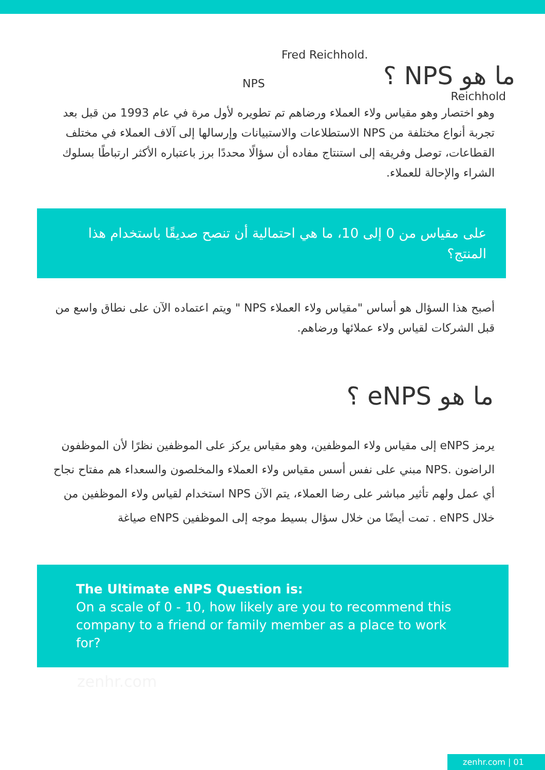Fred Reichhold.
NPS
ما هو NPS ؟
Reichhold
وهو اختصار وهو مقياس ولاء العملاء ورضاهم تم تطويره لأول مرة في عام 1993 من قبل بعد تجربة أنواع مختلفة من NPS الاستطلاعات والاستبيانات وإرسالها إلى آلاف العملاء في مختلف القطاعات، توصل وفريقه إلى استنتاج مفاده أن سؤالًا محددًا برز باعتباره الأكثر ارتباطًا بسلوك الشراء والإحالة للعملاء.
على مقياس من 0 إلى 10، ما هي احتمالية أن تنصح صديقًا باستخدام هذا المنتج؟
أصبح هذا السؤال هو أساس "مقياس ولاء العملاء NPS " ويتم اعتماده الآن على نطاق واسع من قبل الشركات لقياس ولاء عملائها ورضاهم.
ما هو eNPS ؟
يرمز eNPS إلى مقياس ولاء الموظفين، وهو مقياس يركز على الموظفين نظرًا لأن الموظفون الراضون .NPS مبني على نفس أسس مقياس ولاء العملاء والمخلصون والسعداء هم مفتاح نجاح أي عمل ولهم تأثير مباشر على رضا العملاء، يتم الآن NPS استخدام لقياس ولاء الموظفين من خلال eNPS . تمت أيضًا من خلال سؤال بسيط موجه إلى الموظفين eNPS صياغة
The Ultimate eNPS Question is:
On a scale of 0 - 10, how likely are you to recommend this company to a friend or family member as a place to work for?
zenhr.com
zenhr.com | 01